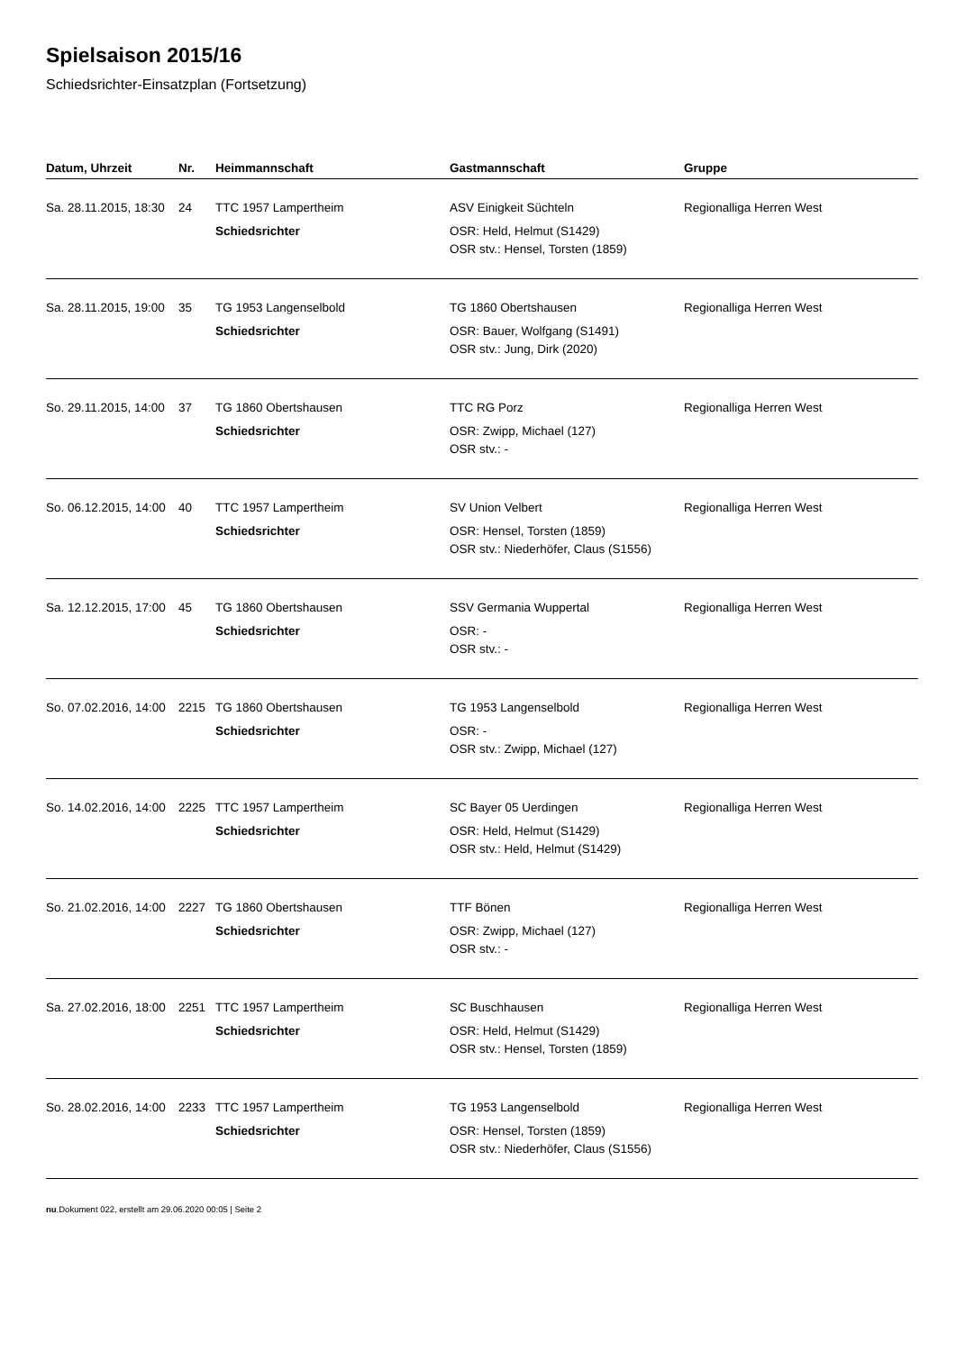Spielsaison 2015/16
Schiedsrichter-Einsatzplan (Fortsetzung)
| Datum, Uhrzeit | Nr. | Heimmannschaft | Gastmannschaft | Gruppe |
| --- | --- | --- | --- | --- |
| Sa. 28.11.2015, 18:30 | 24 | TTC 1957 Lampertheim | ASV Einigkeit Süchteln | Regionalliga Herren West |
| | | Schiedsrichter | OSR: Held, Helmut (S1429) OSR stv.: Hensel, Torsten (1859) | |
| Sa. 28.11.2015, 19:00 | 35 | TG 1953 Langenselbold | TG 1860 Obertshausen | Regionalliga Herren West |
| | | Schiedsrichter | OSR: Bauer, Wolfgang (S1491) OSR stv.: Jung, Dirk (2020) | |
| So. 29.11.2015, 14:00 | 37 | TG 1860 Obertshausen | TTC RG Porz | Regionalliga Herren West |
| | | Schiedsrichter | OSR: Zwipp, Michael (127) OSR stv.: - | |
| So. 06.12.2015, 14:00 | 40 | TTC 1957 Lampertheim | SV Union Velbert | Regionalliga Herren West |
| | | Schiedsrichter | OSR: Hensel, Torsten (1859) OSR stv.: Niederhöfer, Claus (S1556) | |
| Sa. 12.12.2015, 17:00 | 45 | TG 1860 Obertshausen | SSV Germania Wuppertal | Regionalliga Herren West |
| | | Schiedsrichter | OSR: - OSR stv.: - | |
| So. 07.02.2016, 14:00 | 2215 | TG 1860 Obertshausen | TG 1953 Langenselbold | Regionalliga Herren West |
| | | Schiedsrichter | OSR: - OSR stv.: Zwipp, Michael (127) | |
| So. 14.02.2016, 14:00 | 2225 | TTC 1957 Lampertheim | SC Bayer 05 Uerdingen | Regionalliga Herren West |
| | | Schiedsrichter | OSR: Held, Helmut (S1429) OSR stv.: Held, Helmut (S1429) | |
| So. 21.02.2016, 14:00 | 2227 | TG 1860 Obertshausen | TTF Bönen | Regionalliga Herren West |
| | | Schiedsrichter | OSR: Zwipp, Michael (127) OSR stv.: - | |
| Sa. 27.02.2016, 18:00 | 2251 | TTC 1957 Lampertheim | SC Buschhausen | Regionalliga Herren West |
| | | Schiedsrichter | OSR: Held, Helmut (S1429) OSR stv.: Hensel, Torsten (1859) | |
| So. 28.02.2016, 14:00 | 2233 | TTC 1957 Lampertheim | TG 1953 Langenselbold | Regionalliga Herren West |
| | | Schiedsrichter | OSR: Hensel, Torsten (1859) OSR stv.: Niederhöfer, Claus (S1556) | |
nu.Dokument 022, erstellt am 29.06.2020 00:05 | Seite 2